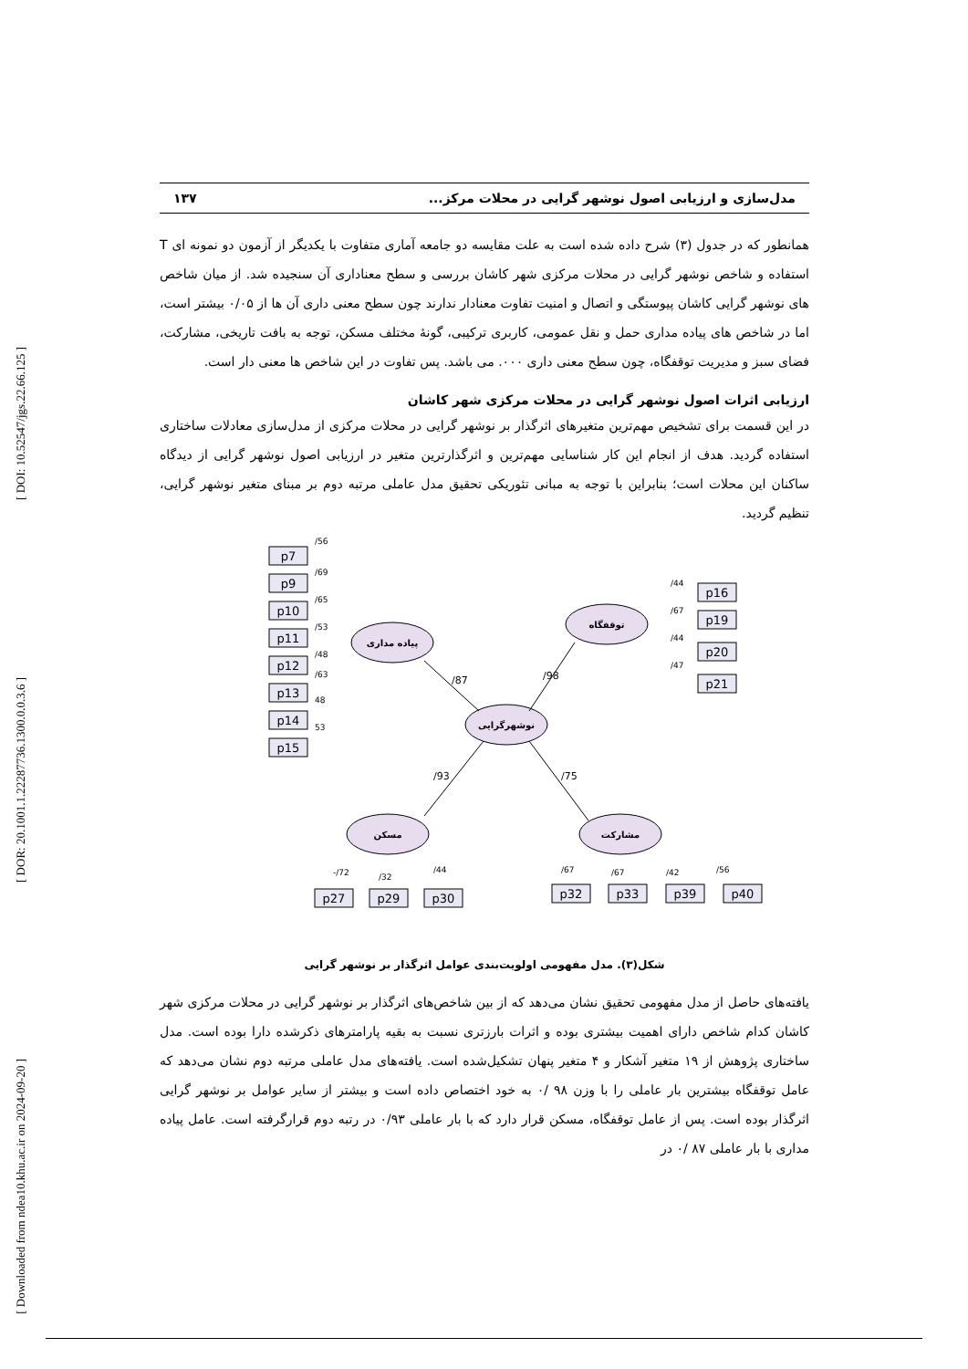[ DOI: 10.52547/jgs.22.66.125 ]
[ DOR: 20.1001.1.22287736.1300.0.0.3.6 ]
[ Downloaded from ndea10.khu.ac.ir on 2024-09-20 ]
مدل‌سازی و ارزیابی اصول نوشهر گرایی در محلات مرکز... ۱۳۷
همانطور که در جدول (۳) شرح داده شده است به علت مقایسه دو جامعه آماری متفاوت با یکدیگر از آزمون دو نمونه ای T استفاده و شاخص نوشهر گرایی در محلات مرکزی شهر کاشان بررسی و سطح معناداری آن سنجیده شد. از میان شاخص های نوشهر گرایی کاشان پیوستگی و اتصال و امنیت تفاوت معنادار ندارند چون سطح معنی داری آن ها از ۰/۰۵ بیشتر است، اما در شاخص های پیاده مداری حمل و نقل عمومی، کاربری ترکیبی، گونهٔ مختلف مسکن، توجه به بافت تاریخی، مشارکت، فضای سبز و مدیریت توقفگاه، چون سطح معنی داری ۰۰۰. می باشد. پس تفاوت در این شاخص ها معنی دار است.
ارزیابی اثرات اصول نوشهر گرایی در محلات مرکزی شهر کاشان
در این قسمت برای تشخیص مهم‌ترین متغیرهای اثرگذار بر نوشهر گرایی در محلات مرکزی از مدل‌سازی معادلات ساختاری استفاده گردید. هدف از انجام این کار شناسایی مهم‌ترین و اثرگذارترین متغیر در ارزیابی اصول نوشهر گرایی از دیدگاه ساکنان این محلات است؛ بنابراین با توجه به مبانی تئوریکی تحقیق مدل عاملی مرتبه دوم بر مبنای متغیر نوشهر گرایی، تنظیم گردید.
پیاده مداری
توقفگاه
نوشهرگرایی
مسکن
مشارکت
/87
/98
/93
/75
p7
p9
p10
p11
p12
p13
p14
p15
p16
p19
p20
p21
p27
p29
p30
p32
p33
p39
p40
/56
/69
/65
/53
/48
/63
48
53
/44
/67
/44
/47
-/72
/32
/44
/67
/67
/42
/56
شکل(۳). مدل مفهومی اولویت‌بندی عوامل اثرگذار بر نوشهر گرایی
یافته‌های حاصل از مدل مفهومی تحقیق نشان می‌دهد که از بین شاخص‌های اثرگذار بر نوشهر گرایی در محلات مرکزی شهر کاشان کدام شاخص دارای اهمیت بیشتری بوده و اثرات بارزتری نسبت به بقیه پارامترهای ذکرشده دارا بوده است. مدل ساختاری پژوهش از ۱۹ متغیر آشکار و ۴ متغیر پنهان تشکیل‌شده است. یافته‌های مدل عاملی مرتبه دوم نشان می‌دهد که عامل توقفگاه بیشترین بار عاملی را با وزن ۹۸ /۰ به خود اختصاص داده است و بیشتر از سایر عوامل بر نوشهر گرایی اثرگذار بوده است. پس از عامل توقفگاه، مسکن قرار دارد که با بار عاملی ۰/۹۳ در رتبه دوم قرارگرفته است. عامل پیاده مداری با بار عاملی ۸۷ /۰ در